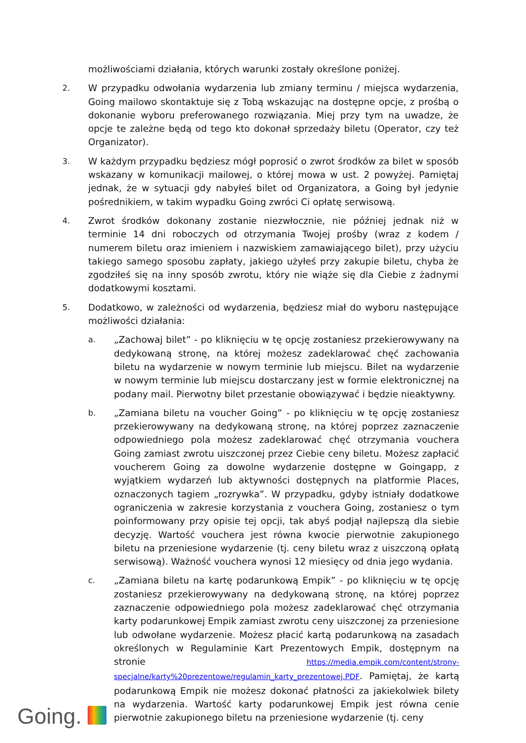możliwościami działania, których warunki zostały określone poniżej.
2.
W przypadku odwołania wydarzenia lub zmiany terminu / miejsca wydarzenia, Going mailowo skontaktuje się z Tobą wskazując na dostępne opcje, z prośbą o dokonanie wyboru preferowanego rozwiązania. Miej przy tym na uwadze, że opcje te zależne będą od tego kto dokonał sprzedaży biletu (Operator, czy też Organizator).
3.
W każdym przypadku będziesz mógł poprosić o zwrot środków za bilet w sposób wskazany w komunikacji mailowej, o której mowa w ust. 2 powyżej. Pamiętaj jednak, że w sytuacji gdy nabyłeś bilet od Organizatora, a Going był jedynie pośrednikiem, w takim wypadku Going zwróci Ci opłatę serwisową.
4.
Zwrot środków dokonany zostanie niezwłocznie, nie później jednak niż w terminie 14 dni roboczych od otrzymania Twojej prośby (wraz z kodem / numerem biletu oraz imieniem i nazwiskiem zamawiającego bilet), przy użyciu takiego samego sposobu zapłaty, jakiego użyłeś przy zakupie biletu, chyba że zgodziłeś się na inny sposób zwrotu, który nie wiąże się dla Ciebie z żadnymi dodatkowymi kosztami.
5.
Dodatkowo, w zależności od wydarzenia, będziesz miał do wyboru następujące możliwości działania:
a.
„Zachowaj bilet” - po kliknięciu w tę opcję zostaniesz przekierowywany na dedykowaną stronę, na której możesz zadeklarować chęć zachowania biletu na wydarzenie w nowym terminie lub miejscu. Bilet na wydarzenie w nowym terminie lub miejscu dostarczany jest w formie elektronicznej na podany mail. Pierwotny bilet przestanie obowiązywać i będzie nieaktywny.
b.
„Zamiana biletu na voucher Going” - po kliknięciu w tę opcję zostaniesz przekierowywany na dedykowaną stronę, na której poprzez zaznaczenie odpowiedniego pola możesz zadeklarować chęć otrzymania vouchera Going zamiast zwrotu uiszczonej przez Ciebie ceny biletu. Możesz zapłacić voucherem Going za dowolne wydarzenie dostępne w Goingapp, z wyjątkiem wydarzeń lub aktywności dostępnych na platformie Places, oznaczonych tagiem „rozrywka”. W przypadku, gdyby istniały dodatkowe ograniczenia w zakresie korzystania z vouchera Going, zostaniesz o tym poinformowany przy opisie tej opcji, tak abyś podjął najlepszą dla siebie decyzję. Wartość vouchera jest równa kwocie pierwotnie zakupionego biletu na przeniesione wydarzenie (tj. ceny biletu wraz z uiszczoną opłatą serwisową). Ważność vouchera wynosi 12 miesięcy od dnia jego wydania.
c.
„Zamiana biletu na kartę podarunkową Empik” - po kliknięciu w tę opcję zostaniesz przekierowywany na dedykowaną stronę, na której poprzez zaznaczenie odpowiedniego pola możesz zadeklarować chęć otrzymania karty podarunkowej Empik zamiast zwrotu ceny uiszczonej za przeniesione lub odwołane wydarzenie. Możesz płacić kartą podarunkową na zasadach określonych w Regulaminie Kart Prezentowych Empik, dostępnym na stronie https://media.empik.com/content/strony-specjalne/karty%20prezentowe/regulamin_karty_prezentowej.PDF. Pamiętaj, że kartą podarunkową Empik nie możesz dokonać płatności za jakiekolwiek bilety na wydarzenia. Wartość karty podarunkowej Empik jest równa cenie pierwotnie zakupionego biletu na przeniesione wydarzenie (tj. ceny
Going.